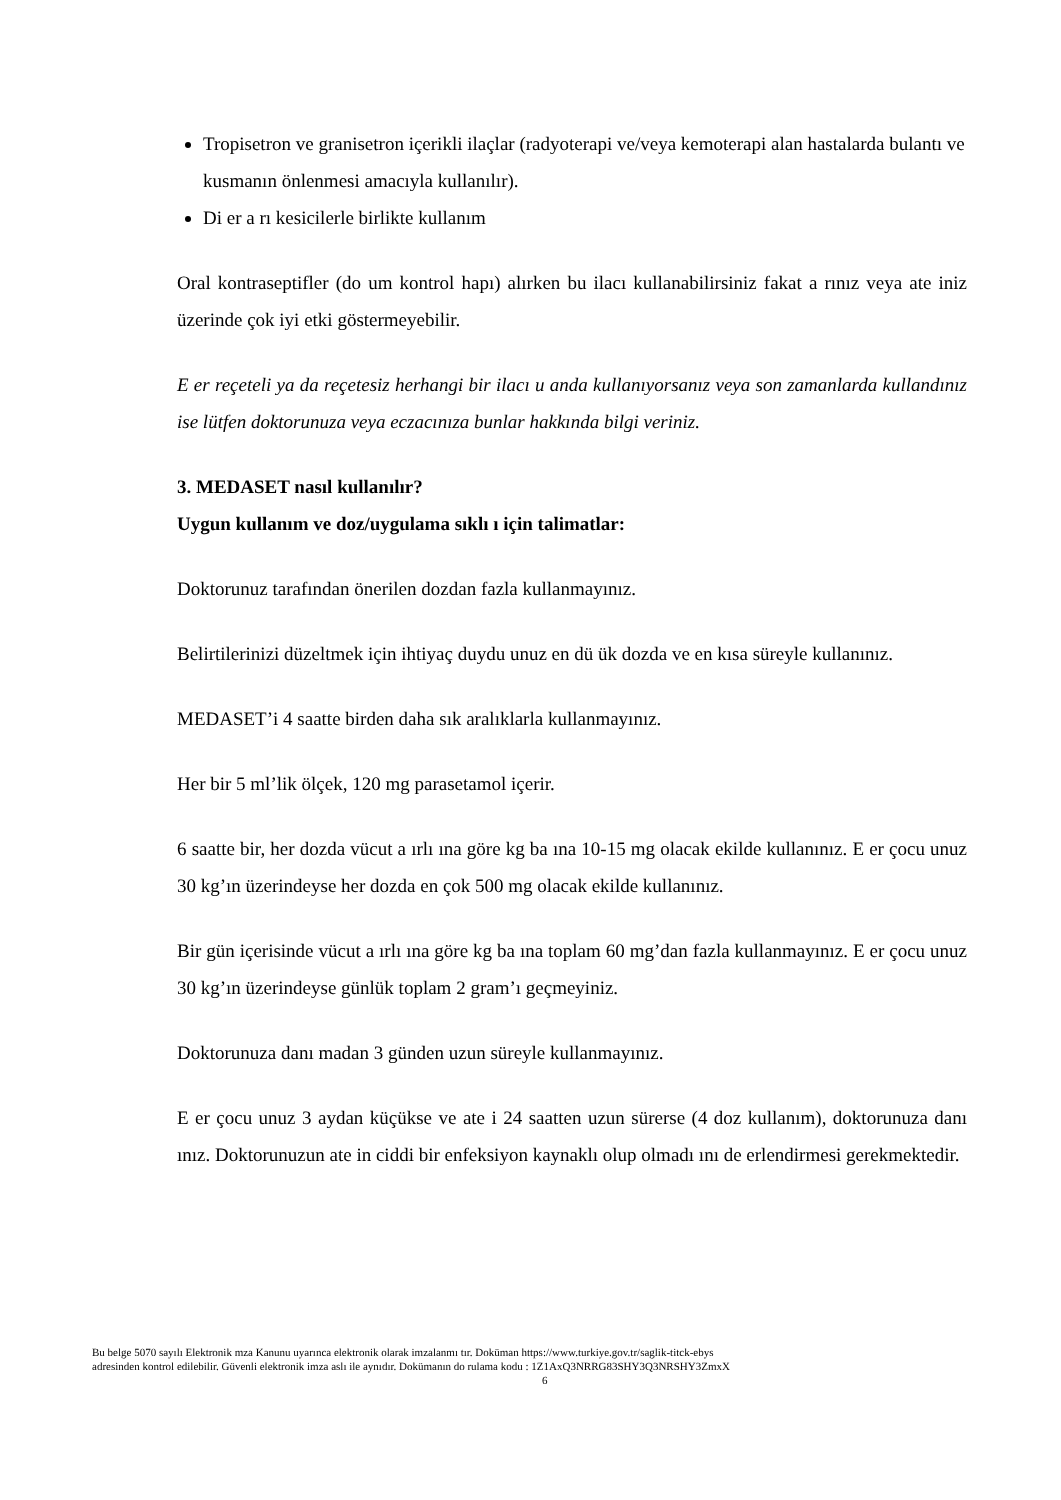Tropisetron ve granisetron içerikli ilaçlar (radyoterapi ve/veya kemoterapi alan hastalarda bulantı ve kusmanın önlenmesi amacıyla kullanılır).
Di er a rı kesicilerle birlikte kullanım
Oral kontraseptifler (do um kontrol hapı) alırken bu ilacı kullanabilirsiniz fakat a rınız veya ate iniz üzerinde çok iyi etki göstermeyebilir.
E er reçeteli ya da reçetesiz herhangi bir ilacı u anda kullanıyorsanız veya son zamanlarda kullandınız ise lütfen doktorunuza veya eczacınıza bunlar hakkında bilgi veriniz.
3. MEDASET nasıl kullanılır?
Uygun kullanım ve doz/uygulama sıklı ı için talimatlar:
Doktorunuz tarafından önerilen dozdan fazla kullanmayınız.
Belirtilerinizi düzeltmek için ihtiyaç duydu unuz en dü ük dozda ve en kısa süreyle kullanınız.
MEDASET’i 4 saatte birden daha sık aralıklarla kullanmayınız.
Her bir 5 ml’lik ölçek, 120 mg parasetamol içerir.
6 saatte bir, her dozda vücut a ırlı ına göre kg ba ına 10-15 mg olacak ekilde kullanınız. E er çocu unuz 30 kg’ın üzerindeyse her dozda en çok 500 mg olacak ekilde kullanınız.
Bir gün içerisinde vücut a ırlı ına göre kg ba ına toplam 60 mg’dan fazla kullanmayınız. E er çocu unuz 30 kg’ın üzerindeyse günlük toplam 2 gram’ı geçmeyiniz.
Doktorunuza danı madan 3 günden uzun süreyle kullanmayınız.
E er çocu unuz 3 aydan küçükse ve ate i 24 saatten uzun sürerse (4 doz kullanım), doktorunuza danı ınız. Doktorunuzun ate in ciddi bir enfeksiyon kaynaklı olup olmadı ını de erlendirmesi gerekmektedir.
Bu belge 5070 sayılı Elektronik mza Kanunu uyarınca elektronik olarak imzalanmı tır. Doküman https://www.turkiye.gov.tr/saglik-titck-ebys
adresinden kontrol edilebilir. Güvenli elektronik imza aslı ile aynıdır. Dokümanın do rulama kodu : 1Z1AxQ3NRRG83SHY3Q3NRSHY3ZmxX
6